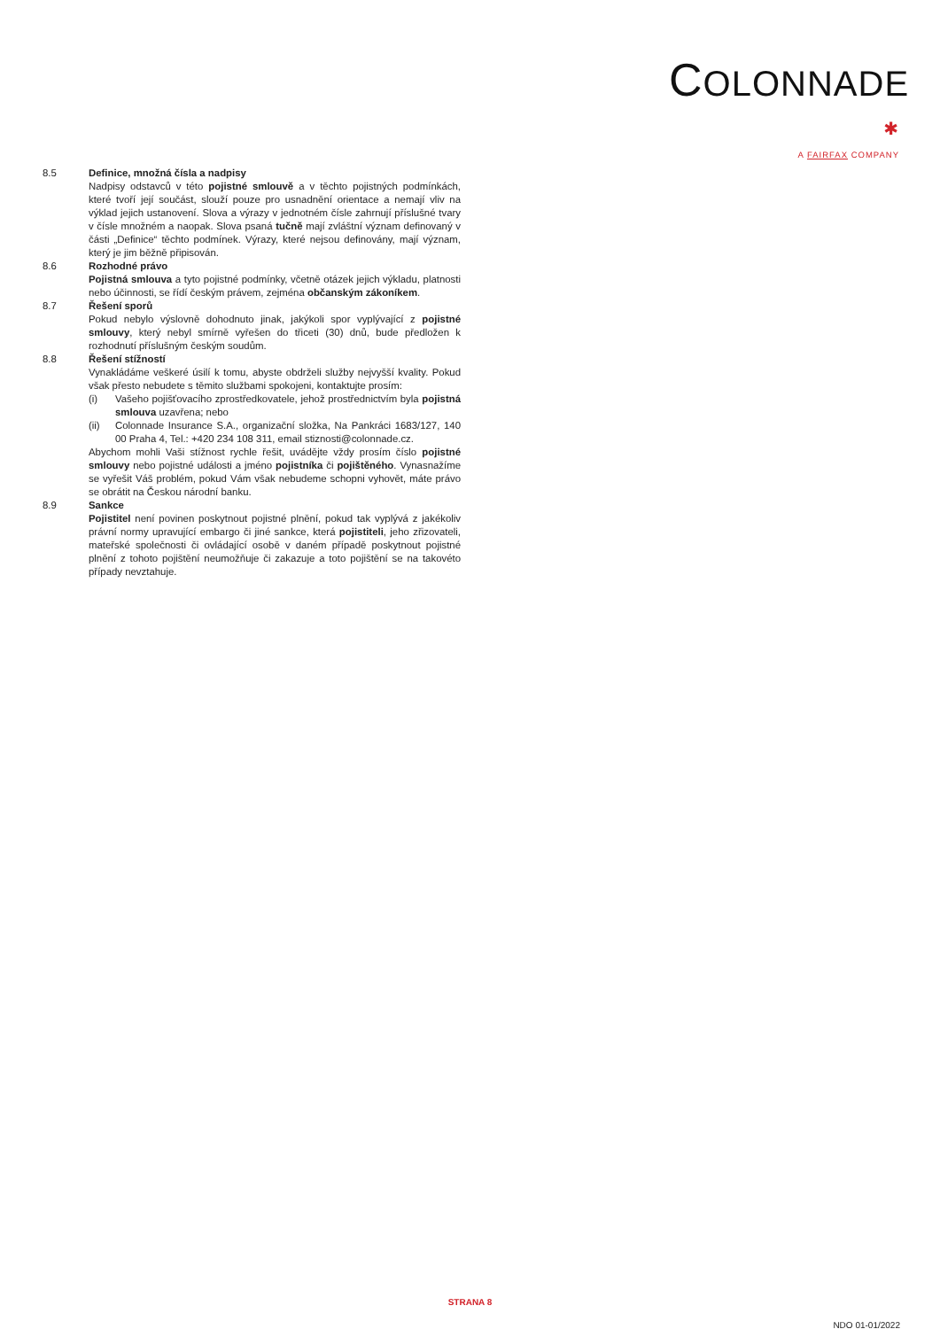COLONNADE ✱
A FAIRFAX COMPANY
8.5 Definice, množná čísla a nadpisy
Nadpisy odstavců v této pojistné smlouvě a v těchto pojistných podmínkách, které tvoří její součást, slouží pouze pro usnadnění orientace a nemají vliv na výklad jejich ustanovení. Slova a výrazy v jednotném čísle zahrnují příslušné tvary v čísle množném a naopak. Slova psaná tučně mají zvláštní význam definovaný v části „Definice“ těchto podmínek. Výrazy, které nejsou definovány, mají význam, který je jim běžně připisován.
8.6 Rozhodné právo
Pojistná smlouva a tyto pojistné podmínky, včetně otázek jejich výkladu, platnosti nebo účinnosti, se řídí českým právem, zejména občanským zákoníkem.
8.7 Řešení sporů
Pokud nebylo výslovně dohodnuto jinak, jakýkoli spor vyplývající z pojistné smlouvy, který nebyl smírně vyřešen do třiceti (30) dnů, bude předložen k rozhodnutí příslušným českým soudům.
8.8 Řešení stížností
Vynakládáme veškeré úsilí k tomu, abyste obdrželi služby nejvyšší kvality. Pokud však přesto nebudete s těmito službami spokojeni, kontaktujte prosím:
(i) Vašeho pojišťovacího zprostředkovatele, jehož prostřednictvím byla pojistná smlouva uzavřena; nebo
(ii) Colonnade Insurance S.A., organizační složka, Na Pankráci 1683/127, 140 00 Praha 4, Tel.: +420 234 108 311, email stiznosti@colonnade.cz.
Abychom mohli Vaši stížnost rychle řešit, uvádějte vždy prosím číslo pojistné smlouvy nebo pojistné události a jméno pojistníka či pojištěného. Vynasnažíme se vyřešit Váš problém, pokud Vám však nebudeme schopni vyhovět, máte právo se obrátit na Českou národní banku.
8.9 Sankce
Pojistitel není povinen poskytnout pojistné plnění, pokud tak vyplývá z jakékoliv právní normy upravující embargo či jiné sankce, která pojistiteli, jeho zřizovateli, mateřské společnosti či ovládající osobě v daném případě poskytnout pojistné plnění z tohoto pojištění neumožňuje či zakazuje a toto pojištění se na takovéto případy nevztahuje.
STRANA 8
NDO 01-01/2022